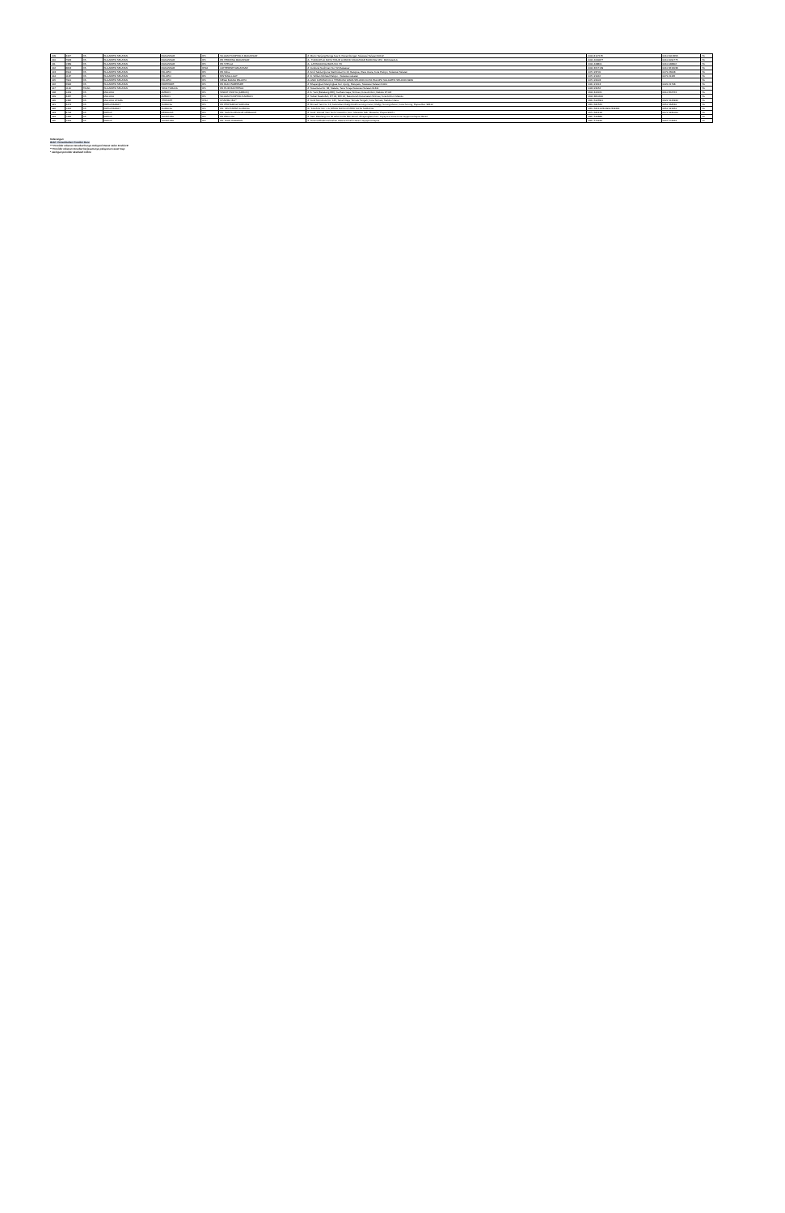| 409 | 3447 | YA | SULAWESI SELATAN | MAKASSAR | RS | SILOAM HOSPITALS MAKASSAR | Jl. Metro Tanjung Bunga Kav 9, Panambungan Sulawesi Selatan 90112 | 0411 8117155 | 0411 8113333 | YA |
| 410 | 7933 | YA | SULAWESI SELATAN | MAKASSAR | RS | RS HERMINA MAKASSAR | JL. TODDOPULI RAYA TIMUR LOROND MAKASSAR BORONG KEC. MANGGALA | 0411 4091877 | 0411 4091775 | YA |
| 411 | 1389 | YA | SULAWESI SELATAN | MAKASSAR | RS | RS STELLA | JL. LATIMOJONG RAYA NO. 53 | 0411 448801 | 0411 448802 | YA |
| 412 | 8803 | YA | SULAWESI SELATAN | MAKASSAR | RSIA | CATHERINE MAKASSAR | Jl. Jenderal Sudirman No. 52 Makassar | 0411 3617139 | 0411 3616038 | YA |
| 413 | 6914 | YA | SULAWESI SELATAN | PALOPO | RS | RS Mitra | Jl. Andi Tadda Djema Machtidua No.16, Batupua, Wara Utara, Kota Palopo, Sulawesi Selatan | 0471 23700 | 0471 23008 | YA |
| 414 | 1187 | YA | SULAWESI SELATAN | PALOPO | RS | BINTANG LAUT | Jl. D. Willian Michael Palopo - Sulawesi selatan | 0471 21162 | 0471 21165 | YA |
| 415 | 7901 | YA | SULAWESI SELATAN | PALOPO | RS | MEGA BUANA PALOPO | JL.ANDI DJEMMA NO.1 TEMBOSU WARA SELATAN KOTA PALOPO SULAWESI SELATAN 9929 | 0471 22003 | | YA |
| 416 | 6992 | YA | SULAWESI SELATAN | PAREPARE | RS | RS BUDI PAREPARE | Jl. Bhayangkari Manyingkas Kel. Ujung, Parepare, Sulawesi Selatan 91111 | 0421 21613 | 0421 21748 | YA |
| 417 | 1120 | TIDAK | SULAWESI SELATAN | TANA TORAJA | RS | RS ELIM RANTEPAO | Jl. Nusantara No. 68, Makale, Tana Toraja Sulawesi Selatan 91811 | 0423 23056 | | YA |
| 418 | 1419 | YA | MALUKU | AMBON | RS | SWASTI WIDYA (AMBON) | Jl. A. Yani (Belakang RRI), Ka Batu Gaja, Sirimau, Kota Ambon, Maluku 97124 | 0911 342161 | 0911 352763 | YA |
| 419 | 3487 | YA | MALUKU | AMBON | RS | SILOAM HOSPITALS AMBON | Jl. Sultan Baabullah, RT 09, RW 06, Batumerah Kecamatan Sirimau, Kota Ambon Maluku | 0911 3811900 | | YA |
| 420 | 1395 | YA | MALUKU UTARA | TERNATE | RSU | DHARMA IBU** | Jl. Jend.Mononutu No. 125, Tanah Raja, Ternate Tengah, Kota Ternate, Maluku Utara | 0921 3123911 | 0921 3123922 | YA |
| 421 | 3473 | YA | PAPUA BARAT | SORONG | RS | RS PERTAMINA SORONG | Jl. Ahmad Yani No. 13, Kelurahan Klaligi Distrik sorong manoi, Klaligi, Sorong Manoi, Kota Sorong, Papua Bar. 98412 | 0951 321563 | 0951 334540 | YA |
| 422 | 1444 | YA | PAPUA BARAT | SORONG | RS | RS. SELE BEBE SORONG | JL. KALAJIL NO. 1 A, REMU RAYA DISTRIK KOTA SORONG | 0951 321413/324991/332281 | 0951 321931 | YA |
| 423 | 8718 | YA | PAPUA | MERAUKE | RS | RS. SANTA MELANIE MERAUKE | Jl. Jend. Ahmad Yani No.57 Kaumbo, Kec. Merauke Kab. Merauke, Papua 99671 | 0971 321418 | 0971 3230000 | YA |
| 424 | 7484 | YA | PAPUA | JAYAPURA | RS | RS PROVITA | Jl. Sam Ratulangi No.35 APO KOTA RW.18 Kel. Bhayangkara Kec. Jayapura Utara Kota Jayapura Papua 99112 | 0967 522888 | | YA |
| 425 | 1409 | YA | PAPUA | JAYAPURA | RS | RS. DIAN HARAPAN | Jl. Tenuna Bhakti Kelurahan Waena Distrik Heram Jayapura Papua | 0967 574229 | 0967 573362 | YA |
Keterangan
Bold : Penambahan Provider Baru
*** Provider rekanan tersebut hanya melayani Rawat Jalan Covid-19
** Provider rekanan tersebut kerjasamanya pelayanan rawat Inap
* Jaringan provider eksklusif online